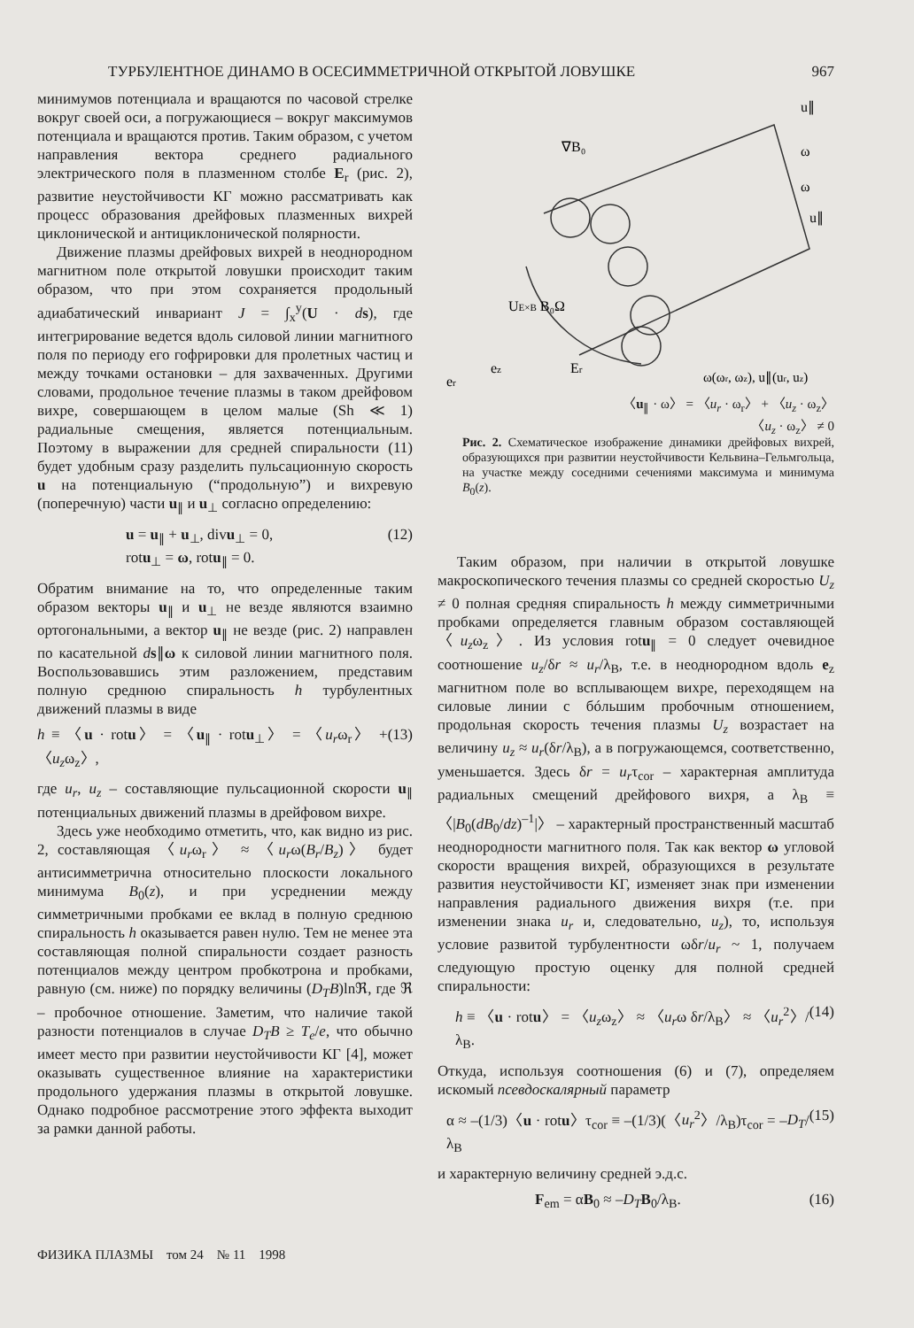ТУРБУЛЕНТНОЕ ДИНАМО В ОСЕСИММЕТРИЧНОЙ ОТКРЫТОЙ ЛОВУШКЕ 967
минимумов потенциала и вращаются по часовой стрелке вокруг своей оси, а погружающиеся – вокруг максимумов потенциала и вращаются против. Таким образом, с учетом направления вектора среднего радиального электрического поля в плазменном столбе E<sub>r</sub> (рис. 2), развитие неустойчивости КГ можно рассматривать как процесс образования дрейфовых плазменных вихрей циклонической и антициклонической полярности.
Движение плазмы дрейфовых вихрей в неоднородном магнитном поле открытой ловушки происходит таким образом, что при этом сохраняется продольный адиабатический инвариант J = ∫<sub>x</sub><sup>y</sup>(U · ds), где интегрирование ведется вдоль силовой линии магнитного поля по периоду его гофрировки для пролетных частиц и между точками остановки – для захваченных. Другими словами, продольное течение плазмы в таком дрейфовом вихре, совершающем в целом малые (Sh ≪ 1) радиальные смещения, является потенциальным. Поэтому в выражении для средней спиральности (11) будет удобным сразу разделить пульсационную скорость u на потенциальную (“продольную”) и вихревую (поперечную) части u<sub>∥</sub> и u<sub>⊥</sub> согласно определению:
u = u<sub>∥</sub> + u<sub>⊥</sub>, divu<sub>⊥</sub> = 0,
rotu<sub>⊥</sub> = ω, rotu<sub>∥</sub> = 0. (12)
Обратим внимание на то, что определенные таким образом векторы u<sub>∥</sub> и u<sub>⊥</sub> не везде являются взаимно ортогональными, а вектор u<sub>∥</sub> не везде (рис. 2) направлен по касательной ds∥ω к силовой линии магнитного поля. Воспользовавшись этим разложением, представим полную среднюю спиральность h турбулентных движений плазмы в виде
h ≡ 〈u · rotu〉 = 〈u<sub>∥</sub> · rotu<sub>⊥</sub>〉 = 〈u<sub>r</sub>ω<sub>r</sub>〉 + 〈u<sub>z</sub>ω<sub>z</sub>〉, (13)
где u<sub>r</sub>, u<sub>z</sub> – составляющие пульсационной скорости u<sub>∥</sub> потенциальных движений плазмы в дрейфовом вихре.
Здесь уже необходимо отметить, что, как видно из рис. 2, составляющая 〈u<sub>r</sub>ω<sub>r</sub>〉 ≈ 〈u<sub>r</sub>ω(B<sub>r</sub>/B<sub>z</sub>)〉 будет антисимметрична относительно плоскости локального минимума B<sub>0</sub>(z), и при усреднении между симметричными пробками ее вклад в полную среднюю спиральность h оказывается равен нулю. Тем не менее эта составляющая полной спиральности создает разность потенциалов между центром пробкотрона и пробками, равную (см. ниже) по порядку величины (D<sub>T</sub>B)lnℜ, где ℜ – пробочное отношение. Заметим, что наличие такой разности потенциалов в случае D<sub>T</sub>B ≥ T<sub>e</sub>/e, что обычно имеет место при развитии неустойчивости КГ [4], может оказывать существенное влияние на характеристики продольного удержания плазмы в открытой ловушке. Однако подробное рассмотрение этого эффекта выходит за рамки данной работы.
∇B₀
u∥
ω
ω
u∥
UE×B B₀Ω
Er
ez
er
ω(ωr, ωz), u∥(ur, uz)
〈u<sub>∥</sub> · ω〉 = 〈u<sub>r</sub> · ω<sub>r</sub>〉 + 〈u<sub>z</sub> · ω<sub>z</sub>〉
〈u<sub>z</sub> · ω<sub>z</sub>〉 ≠ 0
Рис. 2. Схематическое изображение динамики дрейфовых вихрей, образующихся при развитии неустойчивости Кельвина–Гельмгольца, на участке между соседними сечениями максимума и минимума B<sub>0</sub>(z).
Таким образом, при наличии в открытой ловушке макроскопического течения плазмы со средней скоростью U<sub>z</sub> ≠ 0 полная средняя спиральность h между симметричными пробками определяется главным образом составляющей 〈u<sub>z</sub>ω<sub>z</sub>〉. Из условия rotu<sub>∥</sub> = 0 следует очевидное соотношение u<sub>z</sub>/δr ≈ u<sub>r</sub>/λ<sub>B</sub>, т.е. в неоднородном вдоль e<sub>z</sub> магнитном поле во всплывающем вихре, переходящем на силовые линии с бóльшим пробочным отношением, продольная скорость течения плазмы U<sub>z</sub> возрастает на величину u<sub>z</sub> ≈ u<sub>r</sub>(δr/λ<sub>B</sub>), а в погружающемся, соответственно, уменьшается. Здесь δr = u<sub>r</sub>τ<sub>cor</sub> – характерная амплитуда радиальных смещений дрейфового вихря, а λ<sub>B</sub> ≡ 〈|B<sub>0</sub>(dB<sub>0</sub>/dz)<sup>–1</sup>|〉 – характерный пространственный масштаб неоднородности магнитного поля. Так как вектор ω угловой скорости вращения вихрей, образующихся в результате развития неустойчивости КГ, изменяет знак при изменении направления радиального движения вихря (т.е. при изменении знака u<sub>r</sub> и, следовательно, u<sub>z</sub>), то, используя условие развитой турбулентности ωδr/u<sub>r</sub> ~ 1, получаем следующую простую оценку для полной средней спиральности:
h ≡ 〈u · rotu〉 = 〈u<sub>z</sub>ω<sub>z</sub>〉 ≈ 〈u<sub>r</sub>ω δr/λ<sub>B</sub>〉 ≈ 〈u<sub>r</sub><sup>2</sup>〉/λ<sub>B</sub>. (14)
Откуда, используя соотношения (6) и (7), определяем искомый псевдоскалярный параметр
α ≈ –(1/3)〈u · rotu〉τ<sub>cor</sub> ≡ –(1/3)(〈u<sub>r</sub><sup>2</sup>〉/λ<sub>B</sub>)τ<sub>cor</sub> = –D<sub>T</sub>/λ<sub>B</sub> (15)
и характерную величину средней э.д.с.
F<sub>em</sub> = αB<sub>0</sub> ≈ –D<sub>T</sub> B<sub>0</sub>/λ<sub>B</sub>. (16)
ФИЗИКА ПЛАЗМЫ том 24 № 11 1998